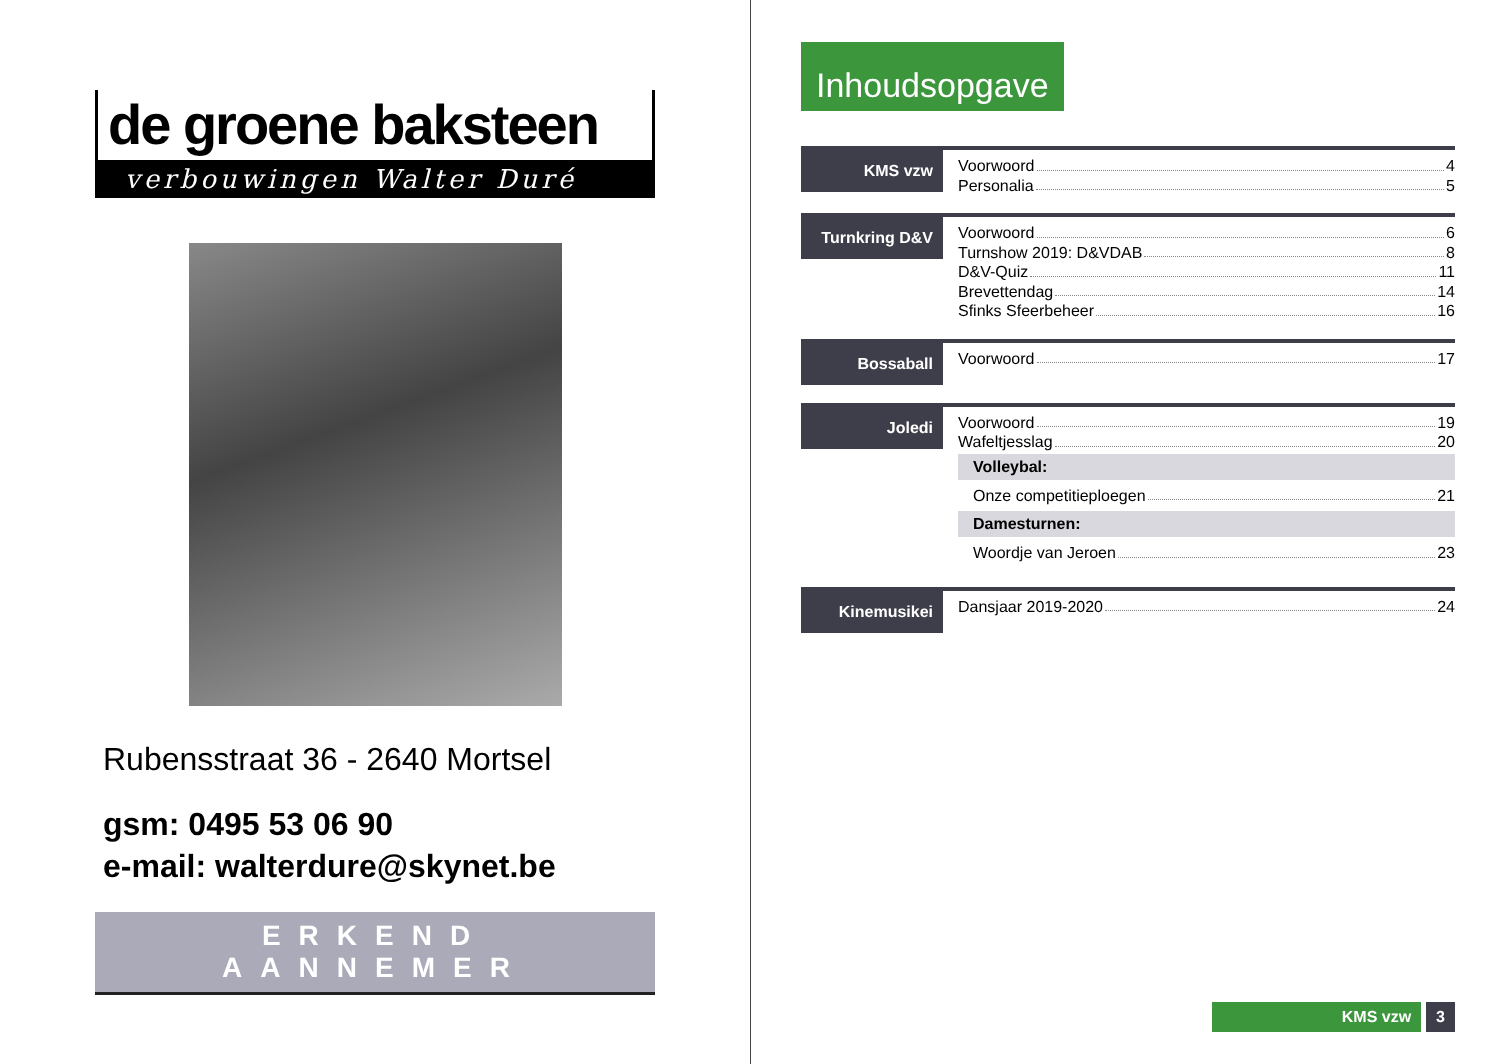de groene baksteen
verbouwingen Walter Duré
Rubensstraat 36 - 2640 Mortsel
gsm: 0495 53 06 90
e-mail: walterdure@skynet.be
ERKEND AANNEMER
Inhoudsopgave
KMS vzw
Voorwoord 4
Personalia 5
Turnkring D&V
Voorwoord 6
Turnshow 2019: D&VDAB 8
D&V-Quiz 11
Brevettendag 14
Sfinks Sfeerbeheer 16
Bossaball
Voorwoord 17
Joledi
Voorwoord 19
Wafeltjesslag 20
Volleybal:
Onze competitieploegen 21
Damesturnen:
Woordje van Jeroen 23
Kinemusikei
Dansjaar 2019-2020 24
KMS vzw 3